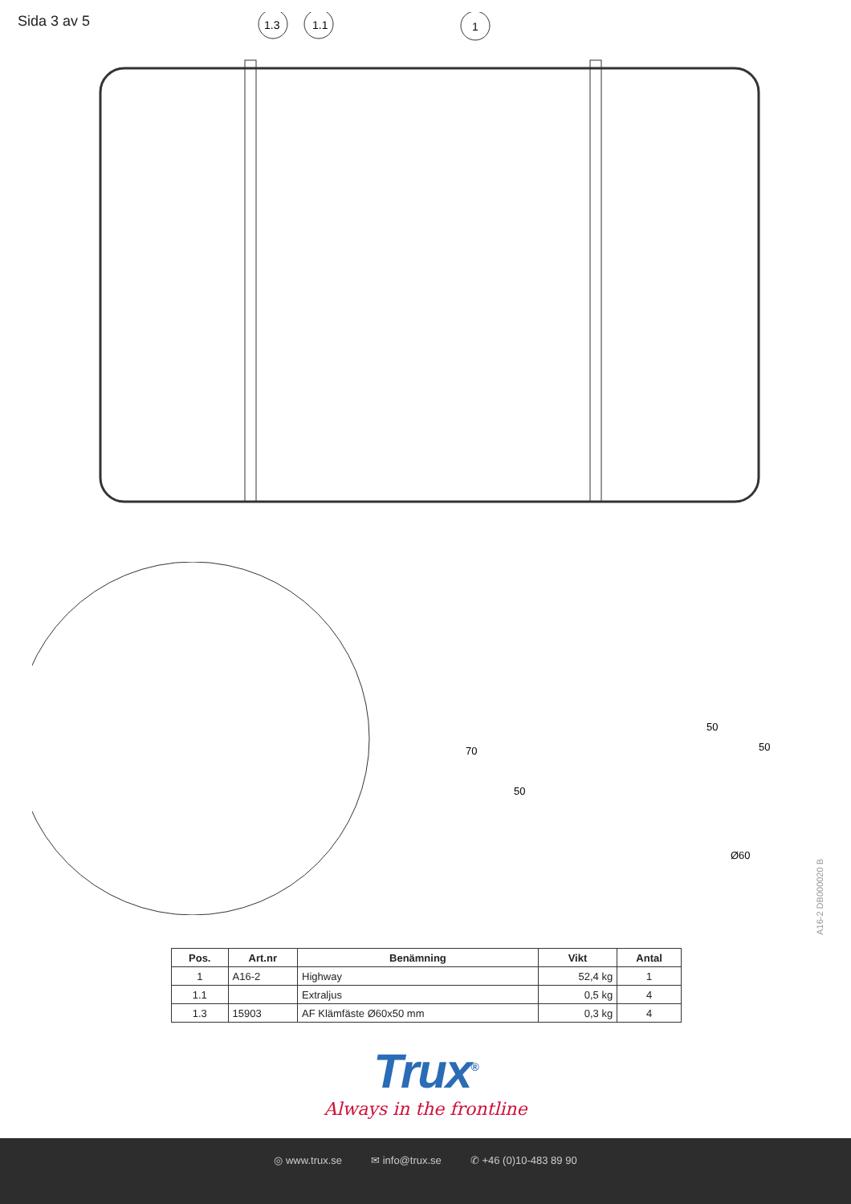Sida 3 av 5
1.3
1.1
1
70
50
50
50
Ø60
A16-2 DB000020 B
| Pos. | Art.nr | Benämning | Vikt | Antal |
| --- | --- | --- | --- | --- |
| 1 | A16-2 | Highway | 52,4 kg | 1 |
| 1.1 | | Extraljus | 0,5 kg | 4 |
| 1.3 | 15903 | AF Klämfäste Ø60x50 mm | 0,3 kg | 4 |
Trux<sup>®</sup>
Always in the frontline
◎ www.trux.se ✉ info@trux.se ✆ +46 (0)10-483 89 90